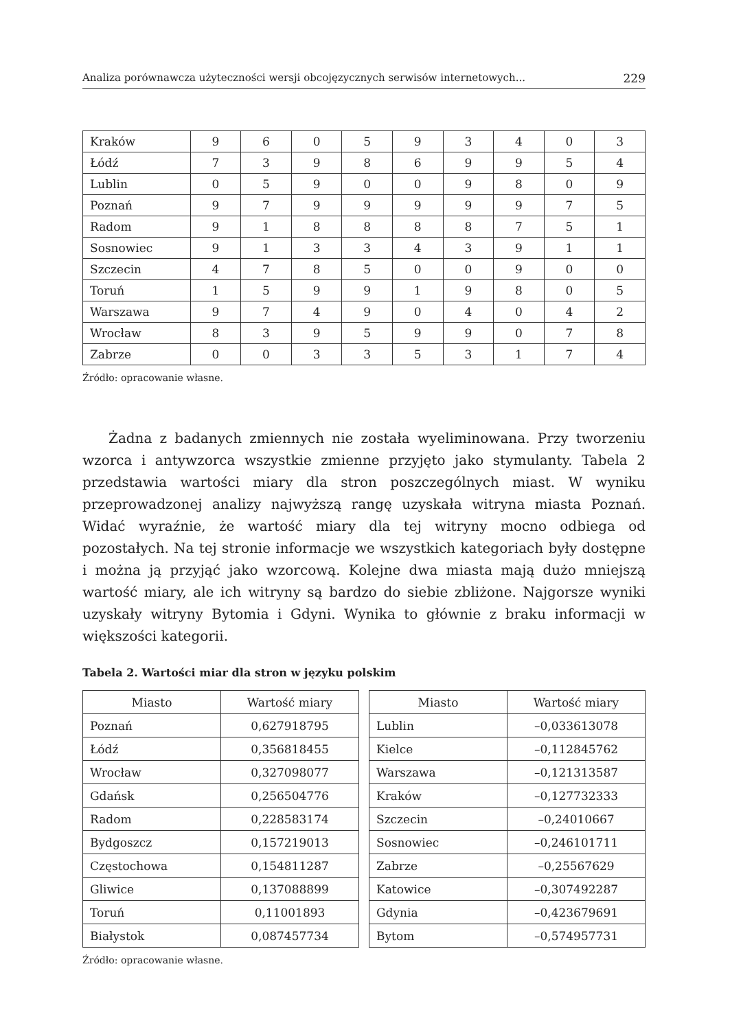Analiza porównawcza użyteczności wersji obcojęzycznych serwisów internetowych... 229
| Kraków | 9 | 6 | 0 | 5 | 9 | 3 | 4 | 0 | 3 |
| Łódź | 7 | 3 | 9 | 8 | 6 | 9 | 9 | 5 | 4 |
| Lublin | 0 | 5 | 9 | 0 | 0 | 9 | 8 | 0 | 9 |
| Poznań | 9 | 7 | 9 | 9 | 9 | 9 | 9 | 7 | 5 |
| Radom | 9 | 1 | 8 | 8 | 8 | 8 | 7 | 5 | 1 |
| Sosnowiec | 9 | 1 | 3 | 3 | 4 | 3 | 9 | 1 | 1 |
| Szczecin | 4 | 7 | 8 | 5 | 0 | 0 | 9 | 0 | 0 |
| Toruń | 1 | 5 | 9 | 9 | 1 | 9 | 8 | 0 | 5 |
| Warszawa | 9 | 7 | 4 | 9 | 0 | 4 | 0 | 4 | 2 |
| Wrocław | 8 | 3 | 9 | 5 | 9 | 9 | 0 | 7 | 8 |
| Zabrze | 0 | 0 | 3 | 3 | 5 | 3 | 1 | 7 | 4 |
Źródło: opracowanie własne.
Żadna z badanych zmiennych nie została wyeliminowana. Przy tworzeniu wzorca i antywzorca wszystkie zmienne przyjęto jako stymulanty. Tabela 2 przedstawia wartości miary dla stron poszczególnych miast. W wyniku przeprowadzonej analizy najwyższą rangę uzyskała witryna miasta Poznań. Widać wyraźnie, że wartość miary dla tej witryny mocno odbiega od pozostałych. Na tej stronie informacje we wszystkich kategoriach były dostępne i można ją przyjąć jako wzorcową. Kolejne dwa miasta mają dużo mniejszą wartość miary, ale ich witryny są bardzo do siebie zbliżone. Najgorsze wyniki uzyskały witryny Bytomia i Gdyni. Wynika to głównie z braku informacji w większości kategorii.
Tabela 2. Wartości miar dla stron w języku polskim
| Miasto | Wartość miary |
| --- | --- |
| Poznań | 0,627918795 |
| Łódź | 0,356818455 |
| Wrocław | 0,327098077 |
| Gdańsk | 0,256504776 |
| Radom | 0,228583174 |
| Bydgoszcz | 0,157219013 |
| Częstochowa | 0,154811287 |
| Gliwice | 0,137088899 |
| Toruń | 0,11001893 |
| Białystok | 0,087457734 |
| Miasto | Wartość miary |
| --- | --- |
| Lublin | –0,033613078 |
| Kielce | –0,112845762 |
| Warszawa | –0,121313587 |
| Kraków | –0,127732333 |
| Szczecin | –0,24010667 |
| Sosnowiec | –0,246101711 |
| Zabrze | –0,25567629 |
| Katowice | –0,307492287 |
| Gdynia | –0,423679691 |
| Bytom | –0,574957731 |
Źródło: opracowanie własne.